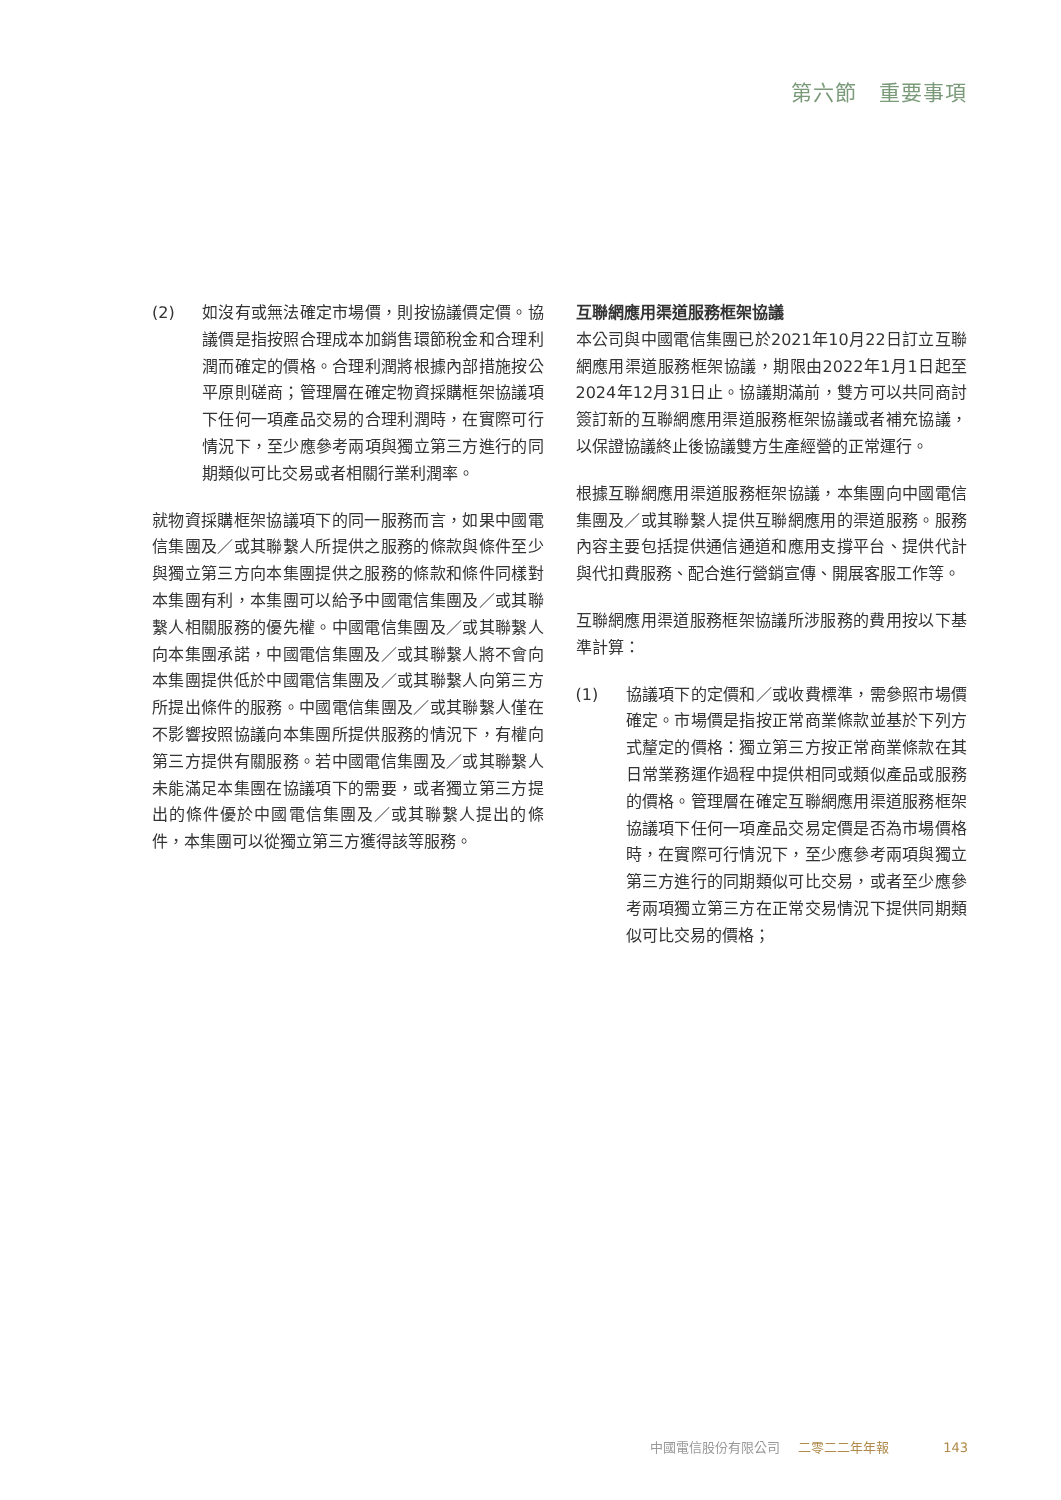第六節　重要事項
(2) 如沒有或無法確定市場價，則按協議價定價。協議價是指按照合理成本加銷售環節稅金和合理利潤而確定的價格。合理利潤將根據內部措施按公平原則磋商；管理層在確定物資採購框架協議項下任何一項產品交易的合理利潤時，在實際可行情況下，至少應參考兩項與獨立第三方進行的同期類似可比交易或者相關行業利潤率。
就物資採購框架協議項下的同一服務而言，如果中國電信集團及／或其聯繫人所提供之服務的條款與條件至少與獨立第三方向本集團提供之服務的條款和條件同樣對本集團有利，本集團可以給予中國電信集團及／或其聯繫人相關服務的優先權。中國電信集團及／或其聯繫人向本集團承諾，中國電信集團及／或其聯繫人將不會向本集團提供低於中國電信集團及／或其聯繫人向第三方所提出條件的服務。中國電信集團及／或其聯繫人僅在不影響按照協議向本集團所提供服務的情況下，有權向第三方提供有關服務。若中國電信集團及／或其聯繫人未能滿足本集團在協議項下的需要，或者獨立第三方提出的條件優於中國電信集團及／或其聯繫人提出的條件，本集團可以從獨立第三方獲得該等服務。
互聯網應用渠道服務框架協議
本公司與中國電信集團已於2021年10月22日訂立互聯網應用渠道服務框架協議，期限由2022年1月1日起至2024年12月31日止。協議期滿前，雙方可以共同商討簽訂新的互聯網應用渠道服務框架協議或者補充協議，以保證協議終止後協議雙方生產經營的正常運行。
根據互聯網應用渠道服務框架協議，本集團向中國電信集團及／或其聯繫人提供互聯網應用的渠道服務。服務內容主要包括提供通信通道和應用支撐平台、提供代計與代扣費服務、配合進行營銷宣傳、開展客服工作等。
互聯網應用渠道服務框架協議所涉服務的費用按以下基準計算：
(1) 協議項下的定價和／或收費標準，需參照市場價確定。市場價是指按正常商業條款並基於下列方式釐定的價格：獨立第三方按正常商業條款在其日常業務運作過程中提供相同或類似產品或服務的價格。管理層在確定互聯網應用渠道服務框架協議項下任何一項產品交易定價是否為市場價格時，在實際可行情況下，至少應參考兩項與獨立第三方進行的同期類似可比交易，或者至少應參考兩項獨立第三方在正常交易情況下提供同期類似可比交易的價格；
中國電信股份有限公司 二零二二年年報 143